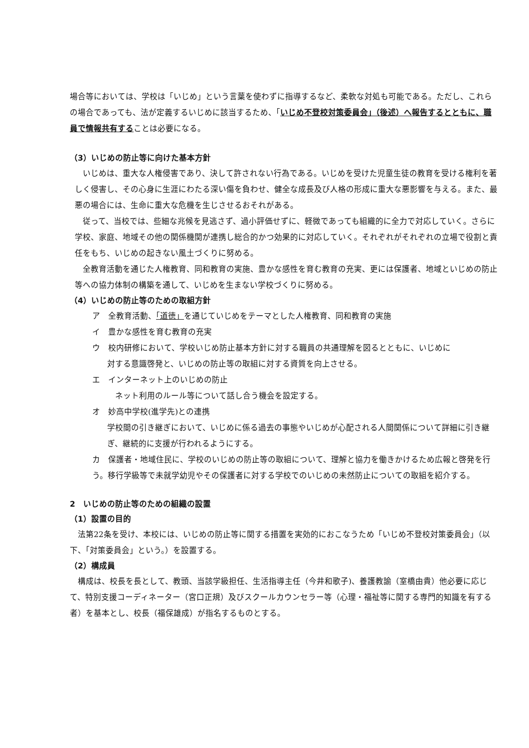場合等においては、学校は「いじめ」という言葉を使わずに指導するなど、柔軟な対処も可能である。ただし、これらの場合であっても、法が定義するいじめに該当するため、「いじめ不登校対策委員会」（後述）へ報告するとともに、職員で情報共有することは必要になる。
（3）いじめの防止等に向けた基本方針
　いじめは、重大な人権侵害であり、決して許されない行為である。いじめを受けた児童生徒の教育を受ける権利を著しく侵害し、その心身に生涯にわたる深い傷を負わせ、健全な成長及び人格の形成に重大な悪影響を与える。また、最悪の場合には、生命に重大な危機を生じさせるおそれがある。
　従って、当校では、些細な兆候を見逃さず、過小評価せずに、軽微であっても組織的に全力で対応していく。さらに学校、家庭、地域その他の関係機関が連携し総合的かつ効果的に対応していく。それぞれがそれぞれの立場で役割と責任をもち、いじめの起きない風土づくりに努める。
　全教育活動を通じた人権教育、同和教育の実施、豊かな感性を育む教育の充実、更には保護者、地域といじめの防止等への協力体制の構築を通して、いじめを生まない学校づくりに努める。
（4）いじめの防止等のための取組方針
ア　全教育活動、「道徳」を通じていじめをテーマとした人権教育、同和教育の実施
イ　豊かな感性を育む教育の充実
ウ　校内研修において、学校いじめ防止基本方針に対する職員の共通理解を図るとともに、いじめに
対する意識啓発と、いじめの防止等の取組に対する資質を向上させる。
エ　インターネット上のいじめの防止
　ネット利用のルール等について話し合う機会を設定する。
オ　妙高中学校(進学先)との連携
学校間の引き継ぎにおいて、いじめに係る過去の事態やいじめが心配される人間関係について詳細に引き継ぎ、継続的に支援が行われるようにする。
カ　保護者・地域住民に、学校のいじめの防止等の取組について、理解と協力を働きかけるため広報と啓発を行う。移行学級等で未就学幼児やその保護者に対する学校でのいじめの未然防止についての取組を紹介する。
2　いじめの防止等のための組織の設置
（1）設置の目的
　法第22条を受け、本校には、いじめの防止等に関する措置を実効的におこなうため「いじめ不登校対策委員会」（以下、「対策委員会」という。）を設置する。
（2）構成員
　構成は、校長を長として、教頭、当該学級担任、生活指導主任（今井和歌子)、養護教諭（室橋由貴）他必要に応じて、特別支援コーディネーター（宮口正規）及びスクールカウンセラー等（心理・福祉等に関する専門的知識を有する者）を基本とし、校長（福保雄成）が指名するものとする。